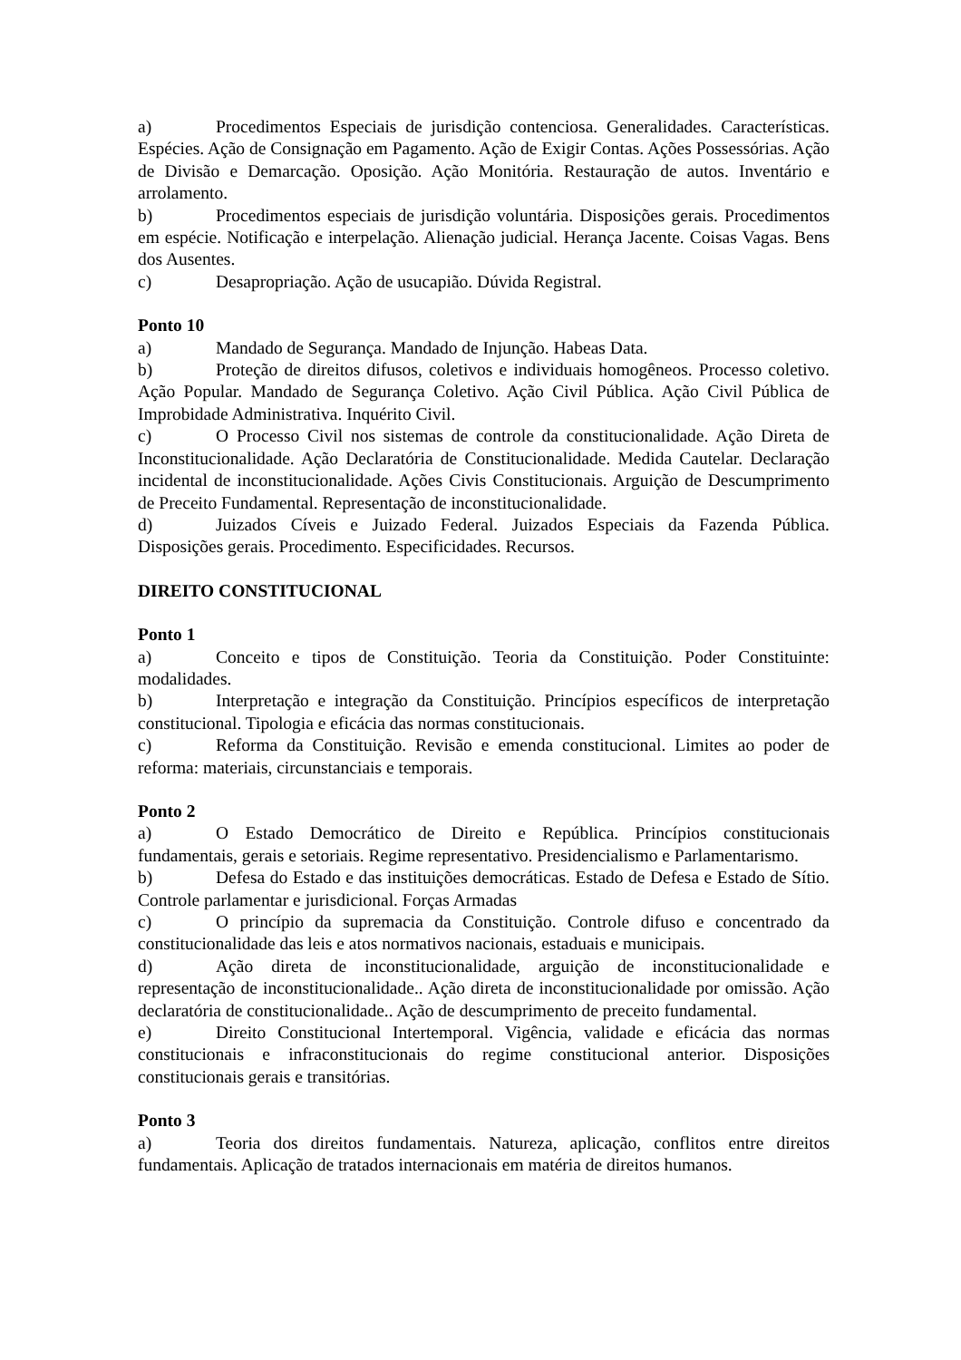a) Procedimentos Especiais de jurisdição contenciosa. Generalidades. Características. Espécies. Ação de Consignação em Pagamento. Ação de Exigir Contas. Ações Possessórias. Ação de Divisão e Demarcação. Oposição. Ação Monitória. Restauração de autos. Inventário e arrolamento.
b) Procedimentos especiais de jurisdição voluntária. Disposições gerais. Procedimentos em espécie. Notificação e interpelação. Alienação judicial. Herança Jacente. Coisas Vagas. Bens dos Ausentes.
c) Desapropriação. Ação de usucapião. Dúvida Registral.
Ponto 10
a) Mandado de Segurança. Mandado de Injunção. Habeas Data.
b) Proteção de direitos difusos, coletivos e individuais homogêneos. Processo coletivo. Ação Popular. Mandado de Segurança Coletivo. Ação Civil Pública. Ação Civil Pública de Improbidade Administrativa. Inquérito Civil.
c) O Processo Civil nos sistemas de controle da constitucionalidade. Ação Direta de Inconstitucionalidade. Ação Declaratória de Constitucionalidade. Medida Cautelar. Declaração incidental de inconstitucionalidade. Ações Civis Constitucionais. Arguição de Descumprimento de Preceito Fundamental. Representação de inconstitucionalidade.
d) Juizados Cíveis e Juizado Federal. Juizados Especiais da Fazenda Pública. Disposições gerais. Procedimento. Especificidades. Recursos.
DIREITO CONSTITUCIONAL
Ponto 1
a) Conceito e tipos de Constituição. Teoria da Constituição. Poder Constituinte: modalidades.
b) Interpretação e integração da Constituição. Princípios específicos de interpretação constitucional. Tipologia e eficácia das normas constitucionais.
c) Reforma da Constituição. Revisão e emenda constitucional. Limites ao poder de reforma: materiais, circunstanciais e temporais.
Ponto 2
a) O Estado Democrático de Direito e República. Princípios constitucionais fundamentais, gerais e setoriais. Regime representativo. Presidencialismo e Parlamentarismo.
b) Defesa do Estado e das instituições democráticas. Estado de Defesa e Estado de Sítio. Controle parlamentar e jurisdicional. Forças Armadas
c) O princípio da supremacia da Constituição. Controle difuso e concentrado da constitucionalidade das leis e atos normativos nacionais, estaduais e municipais.
d) Ação direta de inconstitucionalidade, arguição de inconstitucionalidade e representação de inconstitucionalidade.. Ação direta de inconstitucionalidade por omissão. Ação declaratória de constitucionalidade.. Ação de descumprimento de preceito fundamental.
e) Direito Constitucional Intertemporal. Vigência, validade e eficácia das normas constitucionais e infraconstitucionais do regime constitucional anterior. Disposições constitucionais gerais e transitórias.
Ponto 3
a) Teoria dos direitos fundamentais. Natureza, aplicação, conflitos entre direitos fundamentais. Aplicação de tratados internacionais em matéria de direitos humanos.